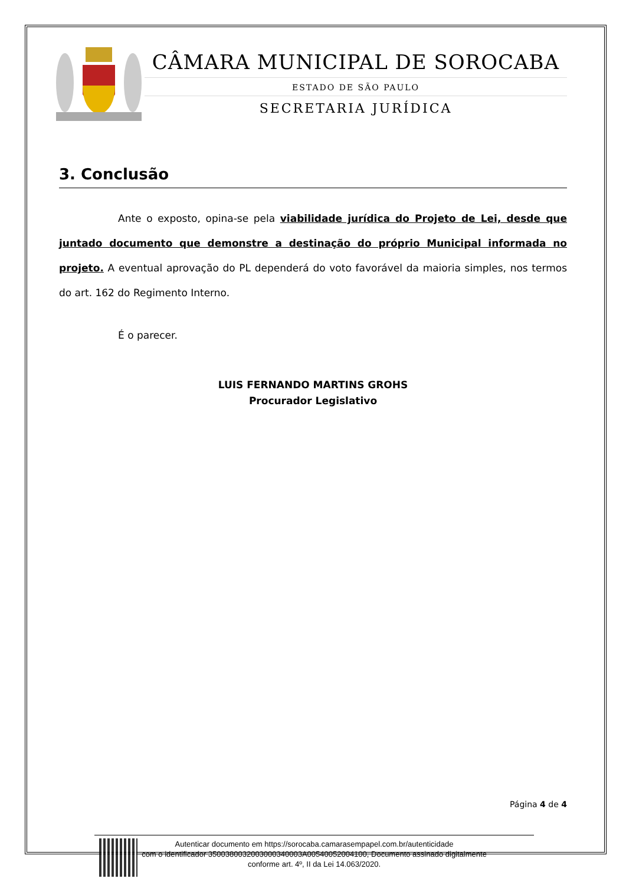CÂMARA MUNICIPAL DE SOROCABA
ESTADO DE SÃO PAULO
SECRETARIA JURÍDICA
3. Conclusão
Ante o exposto, opina-se pela viabilidade jurídica do Projeto de Lei, desde que juntado documento que demonstre a destinação do próprio Municipal informada no projeto. A eventual aprovação do PL dependerá do voto favorável da maioria simples, nos termos do art. 162 do Regimento Interno.
É o parecer.
LUIS FERNANDO MARTINS GROHS
Procurador Legislativo
Página 4 de 4
Autenticar documento em https://sorocaba.camarasempapel.com.br/autenticidade
com o identificador 3500380032003000340003A00540052004100, Documento assinado digitalmente
conforme art. 4º, II da Lei 14.063/2020.